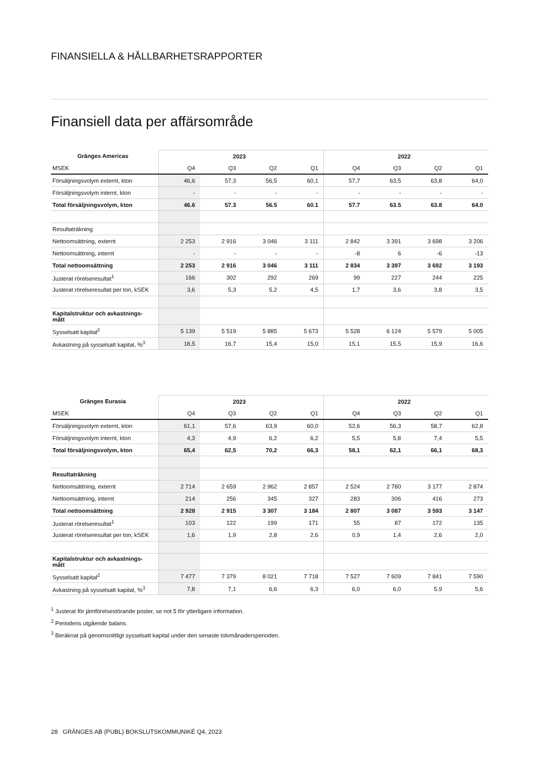FINANSIELLA & HÅLLBARHETSRAPPORTER
Finansiell data per affärsområde
| Gränges Americas | 2023 | | | | 2022 | | | |
| --- | --- | --- | --- | --- | --- | --- | --- | --- |
| MSEK | Q4 | Q3 | Q2 | Q1 | Q4 | Q3 | Q2 | Q1 |
| Försäljningsvolym externt, kton | 46,6 | 57,3 | 56,5 | 60,1 | 57,7 | 63,5 | 63,8 | 64,0 |
| Försäljningsvolym internt, kton | - | - | - | - | - | - | - | - |
| Total försäljningsvolym, kton | 46.6 | 57.3 | 56.5 | 60.1 | 57.7 | 63.5 | 63.8 | 64.0 |
| Resultaträkning | | | | | | | | |
| Nettoomsättning, externt | 2 253 | 2 916 | 3 046 | 3 111 | 2 842 | 3 391 | 3 698 | 3 206 |
| Nettoomsättning, internt | - | - | - | - | -8 | 6 | -6 | -13 |
| Total nettoomsättning | 2 253 | 2 916 | 3 046 | 3 111 | 2 834 | 3 397 | 3 692 | 3 193 |
| Justerat rörelseresultat<sup>1</sup> | 166 | 302 | 292 | 269 | 99 | 227 | 244 | 225 |
| Justerat rörelseresultat per ton, kSEK | 3,6 | 5,3 | 5,2 | 4,5 | 1,7 | 3,6 | 3,8 | 3,5 |
| Kapitalstruktur och avkastnings-mått | | | | | | | | |
| Sysselsatt kapital<sup>2</sup> | 5 139 | 5 519 | 5 885 | 5 673 | 5 528 | 6 124 | 5 579 | 5 005 |
| Avkastning på sysselsatt kapital, %<sup>3</sup> | 18,5 | 16,7 | 15,4 | 15,0 | 15,1 | 15,5 | 15,9 | 16,6 |
| Gränges Eurasia | 2023 | | | | 2022 | | | |
| --- | --- | --- | --- | --- | --- | --- | --- | --- |
| MSEK | Q4 | Q3 | Q2 | Q1 | Q4 | Q3 | Q2 | Q1 |
| Försäljningsvolym externt, kton | 61,1 | 57,6 | 63,9 | 60,0 | 52,6 | 56,3 | 58,7 | 62,8 |
| Försäljningsvolym internt, kton | 4,3 | 4,9 | 6,2 | 6,2 | 5,5 | 5,8 | 7,4 | 5,5 |
| Total försäljningsvolym, kton | 65,4 | 62,5 | 70,2 | 66,3 | 58,1 | 62,1 | 66,1 | 68,3 |
| Resultaträkning | | | | | | | | |
| Nettoomsättning, externt | 2 714 | 2 659 | 2 962 | 2 857 | 2 524 | 2 780 | 3 177 | 2 874 |
| Nettoomsättning, internt | 214 | 256 | 345 | 327 | 283 | 306 | 416 | 273 |
| Total nettoomsättning | 2 928 | 2 915 | 3 307 | 3 184 | 2 807 | 3 087 | 3 593 | 3 147 |
| Justerat rörelseresultat<sup>1</sup> | 103 | 122 | 199 | 171 | 55 | 87 | 172 | 135 |
| Justerat rörelseresultat per ton, kSEK | 1,6 | 1,9 | 2,8 | 2,6 | 0,9 | 1,4 | 2,6 | 2,0 |
| Kapitalstruktur och avkastnings-mått | | | | | | | | |
| Sysselsatt kapital<sup>2</sup> | 7 477 | 7 379 | 8 021 | 7 718 | 7 527 | 7 609 | 7 841 | 7 590 |
| Avkastning på sysselsatt kapital, %<sup>3</sup> | 7,8 | 7,1 | 6,6 | 6,3 | 6,0 | 6,0 | 5,9 | 5,6 |
<sup>1</sup> Justerat för jämförelsestörande poster, se not 5 för ytterligare information.
<sup>2</sup> Periodens utgående balans.
<sup>3</sup> Beräknat på genomsnittligt sysselsatt kapital under den senaste tolvmånadersperioden.
28 GRÄNGES AB (PUBL) BOKSLUTSKOMMUNIKÉ Q4, 2023